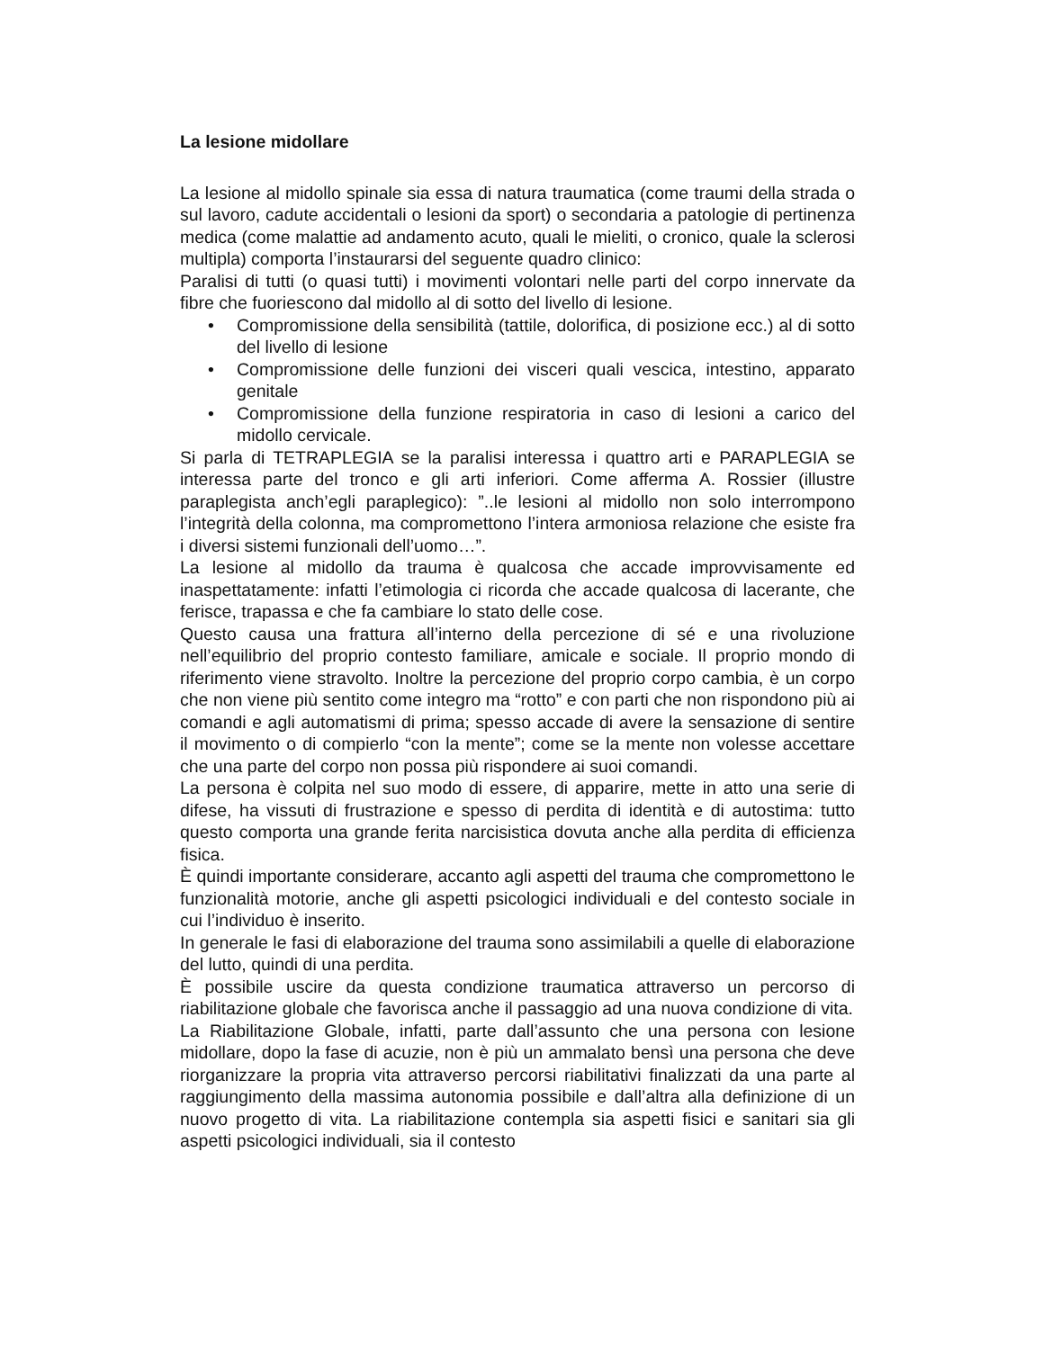La lesione midollare
La lesione al midollo spinale sia essa di natura traumatica (come traumi della strada o sul lavoro, cadute accidentali o lesioni da sport) o secondaria a patologie di pertinenza medica (come malattie ad andamento acuto, quali le mieliti, o cronico, quale la sclerosi multipla) comporta l’instaurarsi del seguente quadro clinico:
Paralisi di tutti (o quasi tutti) i movimenti volontari nelle parti del corpo innervate da fibre che fuoriescono dal midollo al di sotto del livello di lesione.
• Compromissione della sensibilità (tattile, dolorifica, di posizione ecc.) al di sotto del livello di lesione
• Compromissione delle funzioni dei visceri quali vescica, intestino, apparato genitale
• Compromissione della funzione respiratoria in caso di lesioni a carico del midollo cervicale.
Si parla di TETRAPLEGIA se la paralisi interessa i quattro arti e PARAPLEGIA se interessa parte del tronco e gli arti inferiori. Come afferma A. Rossier (illustre paraplegista anch’egli paraplegico): ”..le lesioni al midollo non solo interrompono l’integrità della colonna, ma compromettono l’intera armoniosa relazione che esiste fra i diversi sistemi funzionali dell’uomo…”.
La lesione al midollo da trauma è qualcosa che accade improvvisamente ed inaspettatamente: infatti l’etimologia ci ricorda che accade qualcosa di lacerante, che ferisce, trapassa e che fa cambiare lo stato delle cose.
Questo causa una frattura all’interno della percezione di sé e una rivoluzione nell’equilibrio del proprio contesto familiare, amicale e sociale. Il proprio mondo di riferimento viene stravolto. Inoltre la percezione del proprio corpo cambia, è un corpo che non viene più sentito come integro ma “rotto” e con parti che non rispondono più ai comandi e agli automatismi di prima; spesso accade di avere la sensazione di sentire il movimento o di compierlo “con la mente”; come se la mente non volesse accettare che una parte del corpo non possa più rispondere ai suoi comandi.
La persona è colpita nel suo modo di essere, di apparire, mette in atto una serie di difese, ha vissuti di frustrazione e spesso di perdita di identità e di autostima: tutto questo comporta una grande ferita narcisistica dovuta anche alla perdita di efficienza fisica.
È quindi importante considerare, accanto agli aspetti del trauma che compromettono le funzionalità motorie, anche gli aspetti psicologici individuali e del contesto sociale in cui l’individuo è inserito.
In generale le fasi di elaborazione del trauma sono assimilabili a quelle di elaborazione del lutto, quindi di una perdita.
È possibile uscire da questa condizione traumatica attraverso un percorso di riabilitazione globale che favorisca anche il passaggio ad una nuova condizione di vita.
La Riabilitazione Globale, infatti, parte dall’assunto che una persona con lesione midollare, dopo la fase di acuzie, non è più un ammalato bensì una persona che deve riorganizzare la propria vita attraverso percorsi riabilitativi finalizzati da una parte al raggiungimento della massima autonomia possibile e dall’altra alla definizione di un nuovo progetto di vita. La riabilitazione contempla sia aspetti fisici e sanitari sia gli aspetti psicologici individuali, sia il contesto